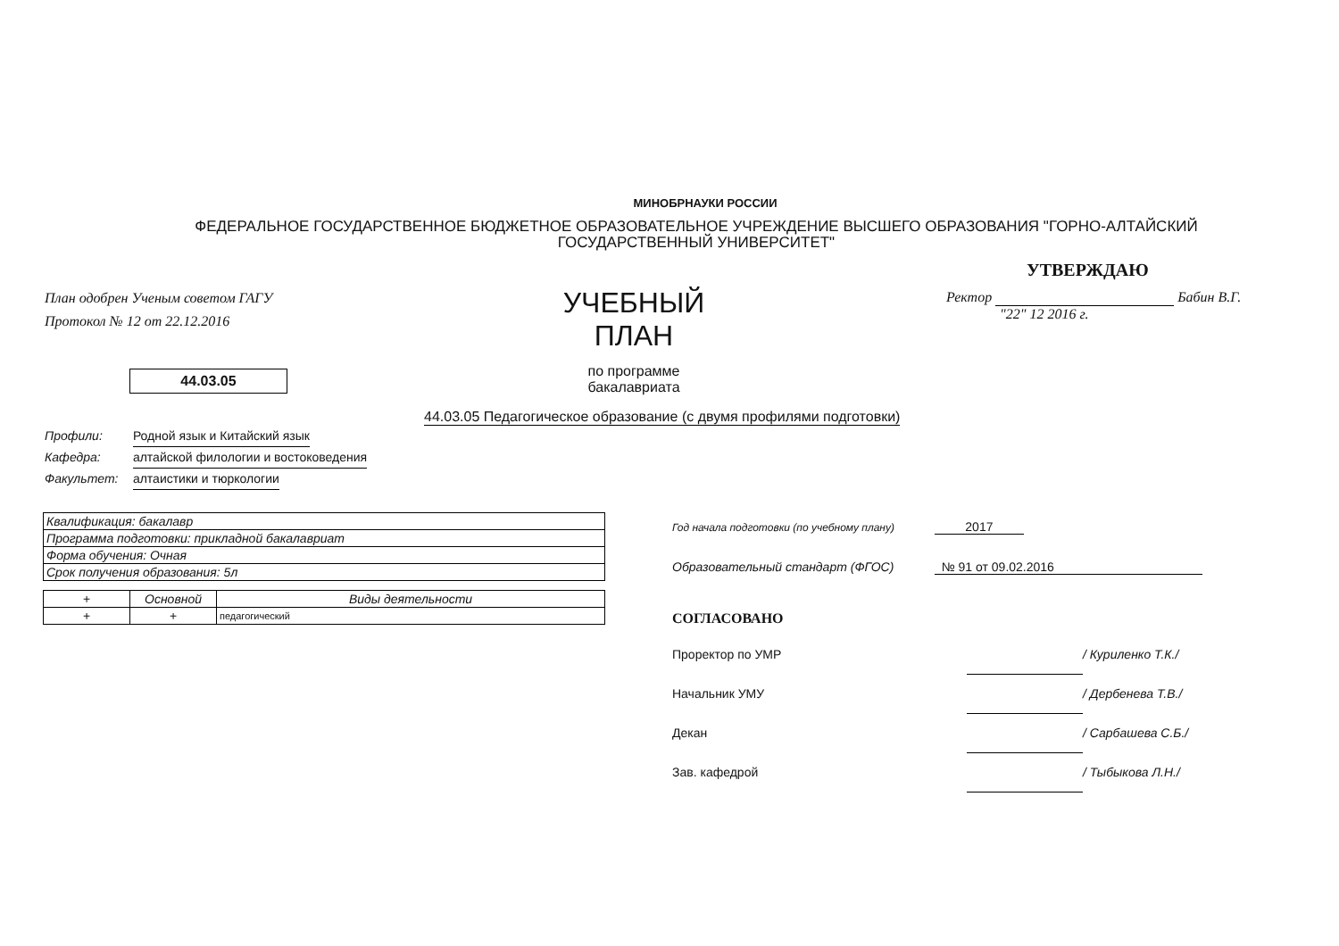МИНОБРНАУКИ РОССИИ
ФЕДЕРАЛЬНОЕ ГОСУДАРСТВЕННОЕ БЮДЖЕТНОЕ ОБРАЗОВАТЕЛЬНОЕ УЧРЕЖДЕНИЕ ВЫСШЕГО ОБРАЗОВАНИЯ "ГОРНО-АЛТАЙСКИЙ ГОСУДАРСТВЕННЫЙ УНИВЕРСИТЕТ"
План одобрен Ученым советом ГАГУ
Протокол № 12 от 22.12.2016
44.03.05
УЧЕБНЫЙ ПЛАН
по программе бакалавриата
УТВЕРЖДАЮ
Ректор Бабин В.Г.
"22" 12 2016 г.
44.03.05 Педагогическое образование (с двумя профилями подготовки)
Профили: Родной язык и Китайский язык
Кафедра: алтайской филологии и востоковедения
Факультет: алтаистики и тюркологии
| Квалификация: бакалавр |
| Программа подготовки: прикладной бакалавриат |
| Форма обучения: Очная |
| Срок получения образования: 5л |
| + | Основной | Виды деятельности |
| --- | --- | --- |
| + | + | педагогический |
Год начала подготовки (по учебному плану) 2017
Образовательный стандарт (ФГОС) № 91 от 09.02.2016
СОГЛАСОВАНО
Проректор по УМР / Куриленко Т.К./
Начальник УМУ / Дербенева Т.В./
Декан / Сарбашева С.Б./
Зав. кафедрой / Тыбыкова Л.Н./